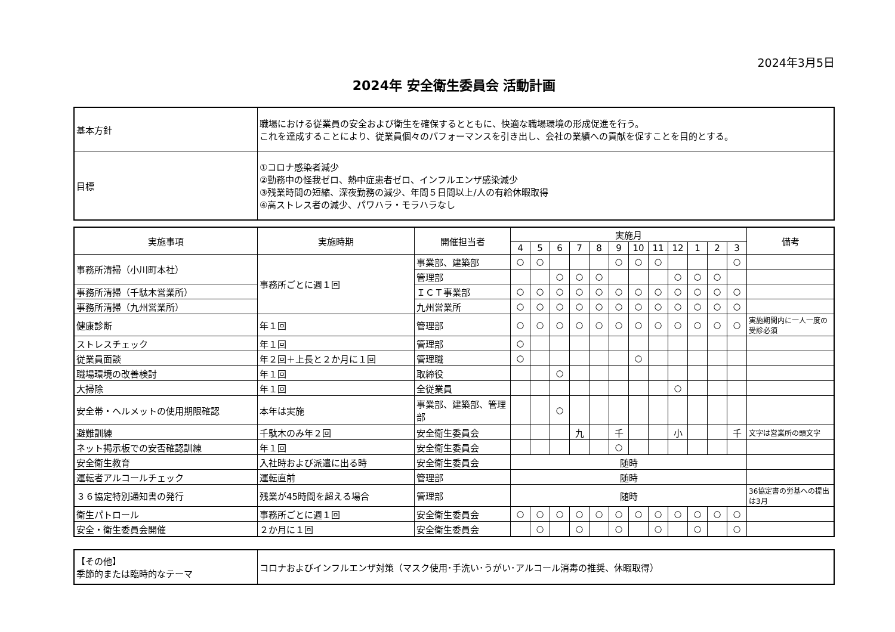2024年3月5日
2024年 安全衛生委員会 活動計画
| 基本方針 | 職場における従業員の安全および衛生を確保するとともに、快適な職場環境の形成促進を行う。 これを達成することにより、従業員個々のパフォーマンスを引き出し、会社の業績への貢献を促すことを目的とする。 |
| 目標 | ①コロナ感染者減少 ②勤務中の怪我ゼロ、熱中症患者ゼロ、インフルエンザ感染減少 ③残業時間の短縮、深夜勤務の減少、年間５日間以上/人の有給休暇取得 ④高ストレス者の減少、パワハラ・モラハラなし |
| 実施事項 | 実施時期 | 開催担当者 | 実施月 | | | | | | | | | | | | 備考 |
| --- | --- | --- | --- | --- | --- | --- | --- | --- | --- | --- | --- | --- | --- | --- | --- |
| | | | 4 | 5 | 6 | 7 | 8 | 9 | 10 | 11 | 12 | 1 | 2 | 3 | |
| 事務所清掃（小川町本社） | 事務所ごとに週１回 | 事業部、建築部 | ○ | ○ | | | | ○ | ○ | ○ | | | | ○ | |
| | | 管理部 | | | ○ | ○ | ○ | | | | ○ | ○ | ○ | | |
| 事務所清掃（千駄木営業所） | | ＩＣＴ事業部 | ○ | ○ | ○ | ○ | ○ | ○ | ○ | ○ | ○ | ○ | ○ | ○ | |
| 事務所清掃（九州営業所） | | 九州営業所 | ○ | ○ | ○ | ○ | ○ | ○ | ○ | ○ | ○ | ○ | ○ | ○ | |
| 健康診断 | 年１回 | 管理部 | ○ | ○ | ○ | ○ | ○ | ○ | ○ | ○ | ○ | ○ | ○ | ○ | 実施期間内に一人一度の受診必須 |
| ストレスチェック | 年１回 | 管理部 | ○ | | | | | | | | | | | | |
| 従業員面談 | 年２回＋上長と２か月に１回 | 管理職 | ○ | | | | | | ○ | | | | | | |
| 職場環境の改善検討 | 年１回 | 取締役 | | | ○ | | | | | | | | | | |
| 大掃除 | 年１回 | 全従業員 | | | | | | | | | ○ | | | | |
| 安全帯・ヘルメットの使用期限確認 | 本年は実施 | 事業部、建築部、管理部 | | | ○ | | | | | | | | | | |
| 避難訓練 | 千駄木のみ年２回 | 安全衛生委員会 | | | | 九 | | 千 | | | 小 | | | 千 | 文字は営業所の頭文字 |
| ネット掲示板での安否確認訓練 | 年１回 | 安全衛生委員会 | | | | | | ○ | | | | | | | |
| 安全衛生教育 | 入社時および派遣に出る時 | 安全衛生委員会 | 随時 | | | | | | | | | | | | |
| 運転者アルコールチェック | 運転直前 | 管理部 | 随時 | | | | | | | | | | | | |
| ３６協定特別通知書の発行 | 残業が45時間を超える場合 | 管理部 | 随時 | | | | | | | | | | | | 36協定書の労基への提出は3月 |
| 衛生パトロール | 事務所ごとに週１回 | 安全衛生委員会 | ○ | ○ | ○ | ○ | ○ | ○ | ○ | ○ | ○ | ○ | ○ | ○ | |
| 安全・衛生委員会開催 | ２か月に１回 | 安全衛生委員会 | | ○ | | ○ | | ○ | | ○ | | ○ | | ○ | |
| 【その他】 季節的または臨時的なテーマ | コロナおよびインフルエンザ対策（マスク使用･手洗い･うがい･アルコール消毒の推奨、休暇取得） |